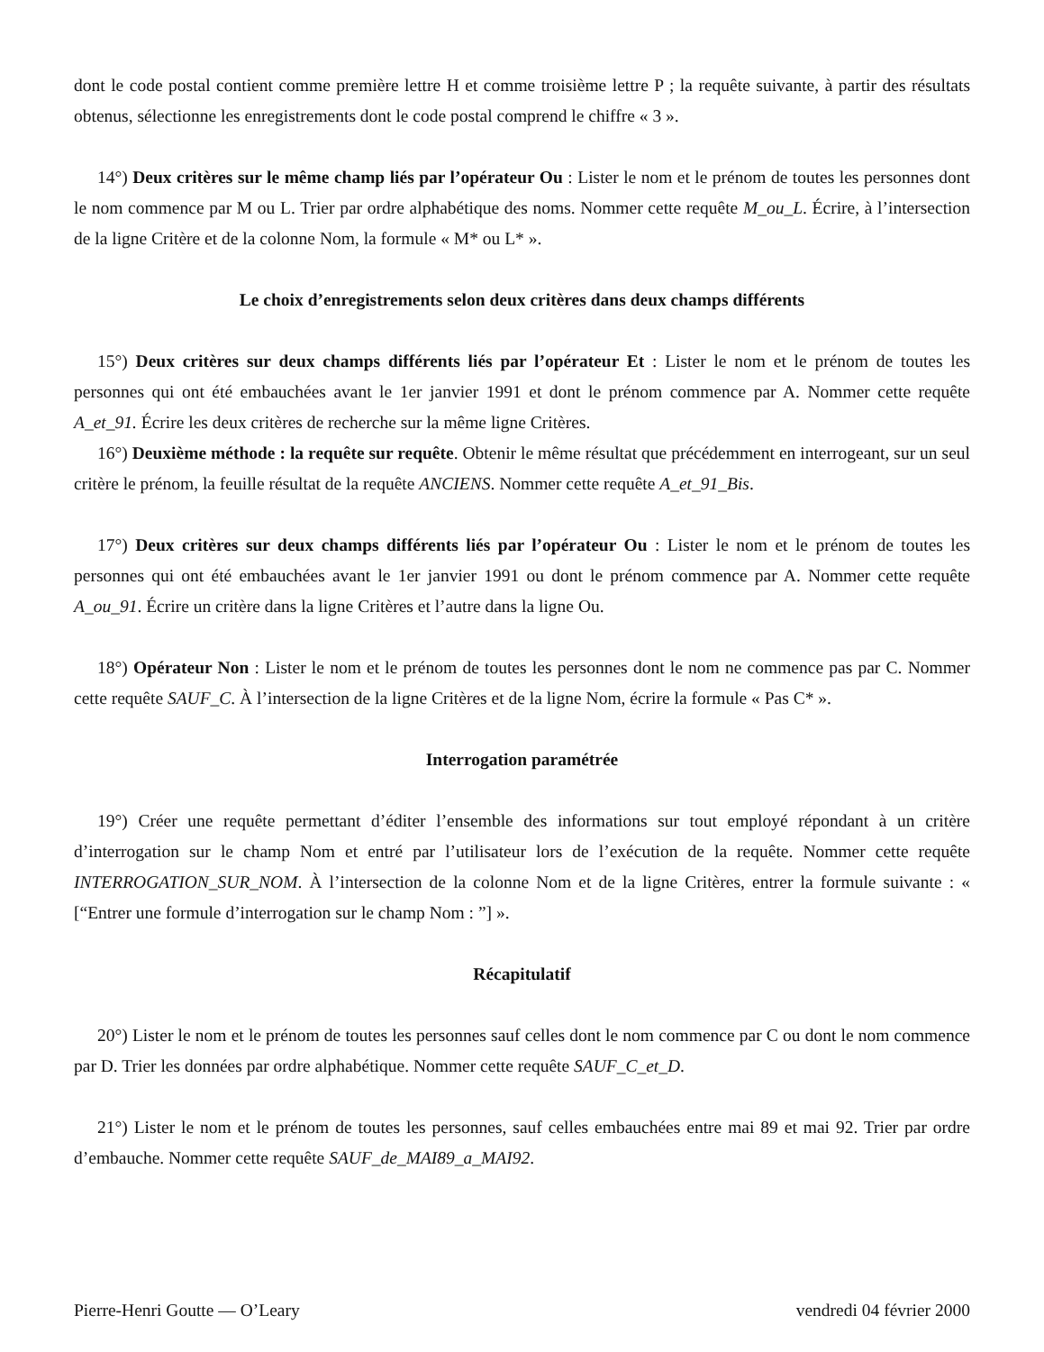dont le code postal contient comme première lettre H et comme troisième lettre P ; la requête suivante, à partir des résultats obtenus, sélectionne les enregistrements dont le code postal comprend le chiffre « 3 ».
14°) Deux critères sur le même champ liés par l’opérateur Ou : Lister le nom et le prénom de toutes les personnes dont le nom commence par M ou L. Trier par ordre alphabétique des noms. Nommer cette requête M_ou_L. Écrire, à l’intersection de la ligne Critère et de la colonne Nom, la formule « M* ou L* ».
Le choix d’enregistrements selon deux critères dans deux champs différents
15°) Deux critères sur deux champs différents liés par l’opérateur Et : Lister le nom et le prénom de toutes les personnes qui ont été embauchées avant le 1er janvier 1991 et dont le prénom commence par A. Nommer cette requête A_et_91. Écrire les deux critères de recherche sur la même ligne Critères.
16°) Deuxième méthode : la requête sur requête. Obtenir le même résultat que précédemment en interrogeant, sur un seul critère le prénom, la feuille résultat de la requête ANCIENS. Nommer cette requête A_et_91_Bis.
17°) Deux critères sur deux champs différents liés par l’opérateur Ou : Lister le nom et le prénom de toutes les personnes qui ont été embauchées avant le 1er janvier 1991 ou dont le prénom commence par A. Nommer cette requête A_ou_91. Écrire un critère dans la ligne Critères et l’autre dans la ligne Ou.
18°) Opérateur Non : Lister le nom et le prénom de toutes les personnes dont le nom ne commence pas par C. Nommer cette requête SAUF_C. À l’intersection de la ligne Critères et de la ligne Nom, écrire la formule « Pas C* ».
Interrogation paramétrée
19°) Créer une requête permettant d’éditer l’ensemble des informations sur tout employé répondant à un critère d’interrogation sur le champ Nom et entré par l’utilisateur lors de l’exécution de la requête. Nommer cette requête INTERROGATION_SUR_NOM. À l’intersection de la colonne Nom et de la ligne Critères, entrer la formule suivante : « [“Entrer une formule d’interrogation sur le champ Nom : ”] ».
Récapitulatif
20°) Lister le nom et le prénom de toutes les personnes sauf celles dont le nom commence par C ou dont le nom commence par D. Trier les données par ordre alphabétique. Nommer cette requête SAUF_C_et_D.
21°) Lister le nom et le prénom de toutes les personnes, sauf celles embauchées entre mai 89 et mai 92. Trier par ordre d’embauche. Nommer cette requête SAUF_de_MAI89_a_MAI92.
Pierre-Henri Goutte — O’Leary vendredi 04 février 2000